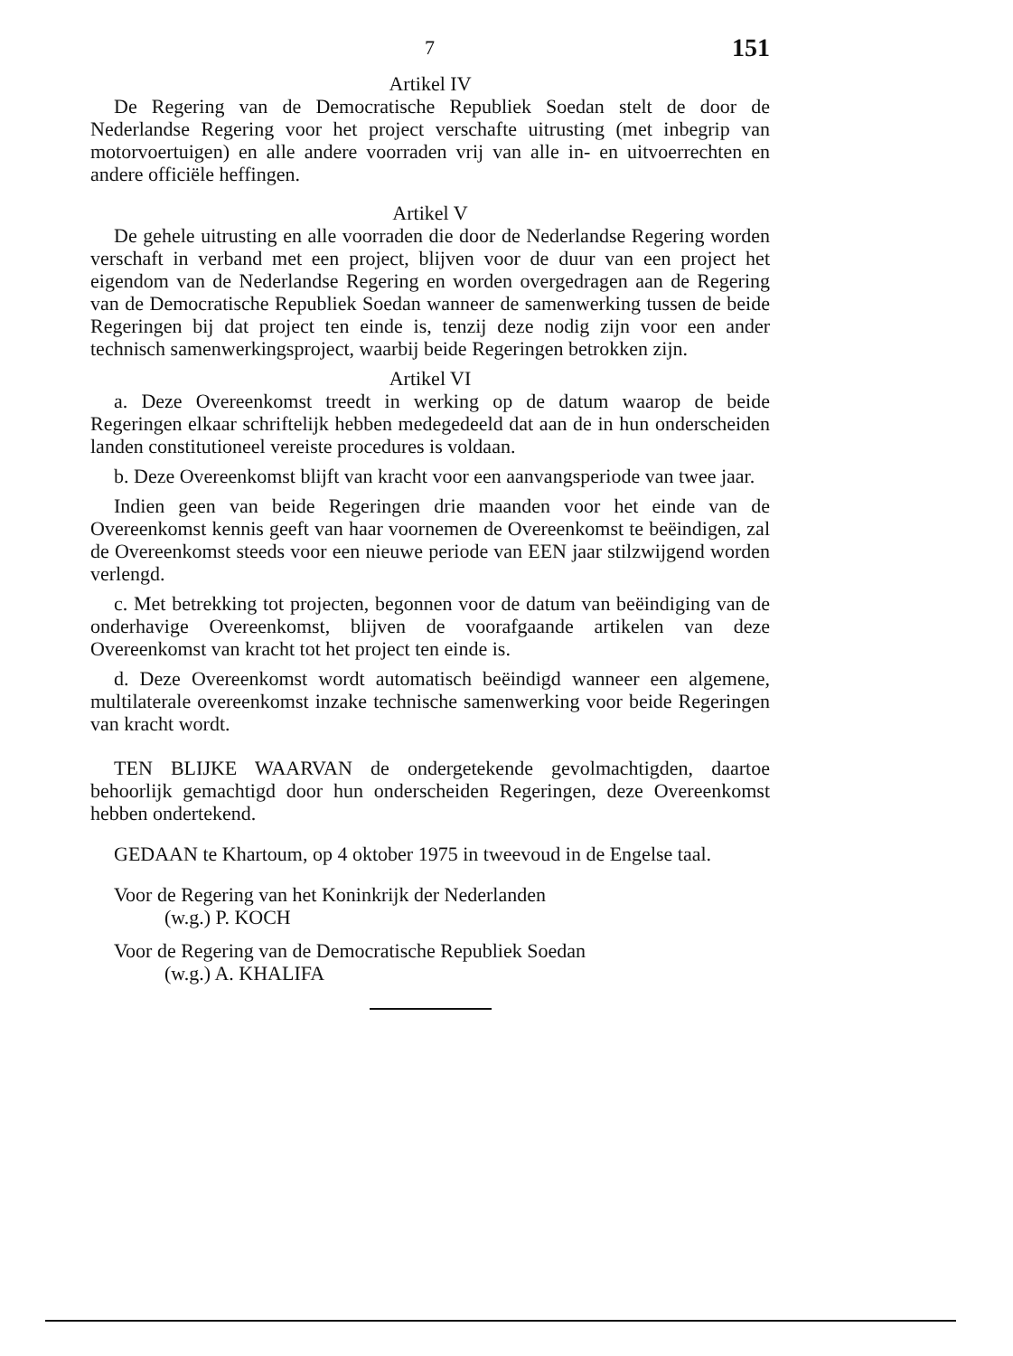7 151
Artikel IV
De Regering van de Democratische Republiek Soedan stelt de door de Nederlandse Regering voor het project verschafte uitrusting (met inbegrip van motorvoertuigen) en alle andere voorraden vrij van alle in- en uitvoerrechten en andere officiële heffingen.
Artikel V
De gehele uitrusting en alle voorraden die door de Nederlandse Regering worden verschaft in verband met een project, blijven voor de duur van een project het eigendom van de Nederlandse Regering en worden overgedragen aan de Regering van de Democratische Republiek Soedan wanneer de samenwerking tussen de beide Regeringen bij dat project ten einde is, tenzij deze nodig zijn voor een ander technisch samenwerkingsproject, waarbij beide Regeringen betrokken zijn.
Artikel VI
a. Deze Overeenkomst treedt in werking op de datum waarop de beide Regeringen elkaar schriftelijk hebben medegedeeld dat aan de in hun onderscheiden landen constitutioneel vereiste procedures is voldaan.
b. Deze Overeenkomst blijft van kracht voor een aanvangsperiode van twee jaar.
Indien geen van beide Regeringen drie maanden voor het einde van de Overeenkomst kennis geeft van haar voornemen de Overeenkomst te beëindigen, zal de Overeenkomst steeds voor een nieuwe periode van EEN jaar stilzwijgend worden verlengd.
c. Met betrekking tot projecten, begonnen voor de datum van beëindiging van de onderhavige Overeenkomst, blijven de voorafgaande artikelen van deze Overeenkomst van kracht tot het project ten einde is.
d. Deze Overeenkomst wordt automatisch beëindigd wanneer een algemene, multilaterale overeenkomst inzake technische samenwerking voor beide Regeringen van kracht wordt.
TEN BLIJKE WAARVAN de ondergetekende gevolmachtigden, daartoe behoorlijk gemachtigd door hun onderscheiden Regeringen, deze Overeenkomst hebben ondertekend.
GEDAAN te Khartoum, op 4 oktober 1975 in tweevoud in de Engelse taal.
Voor de Regering van het Koninkrijk der Nederlanden
(w.g.) P. KOCH
Voor de Regering van de Democratische Republiek Soedan
(w.g.) A. KHALIFA